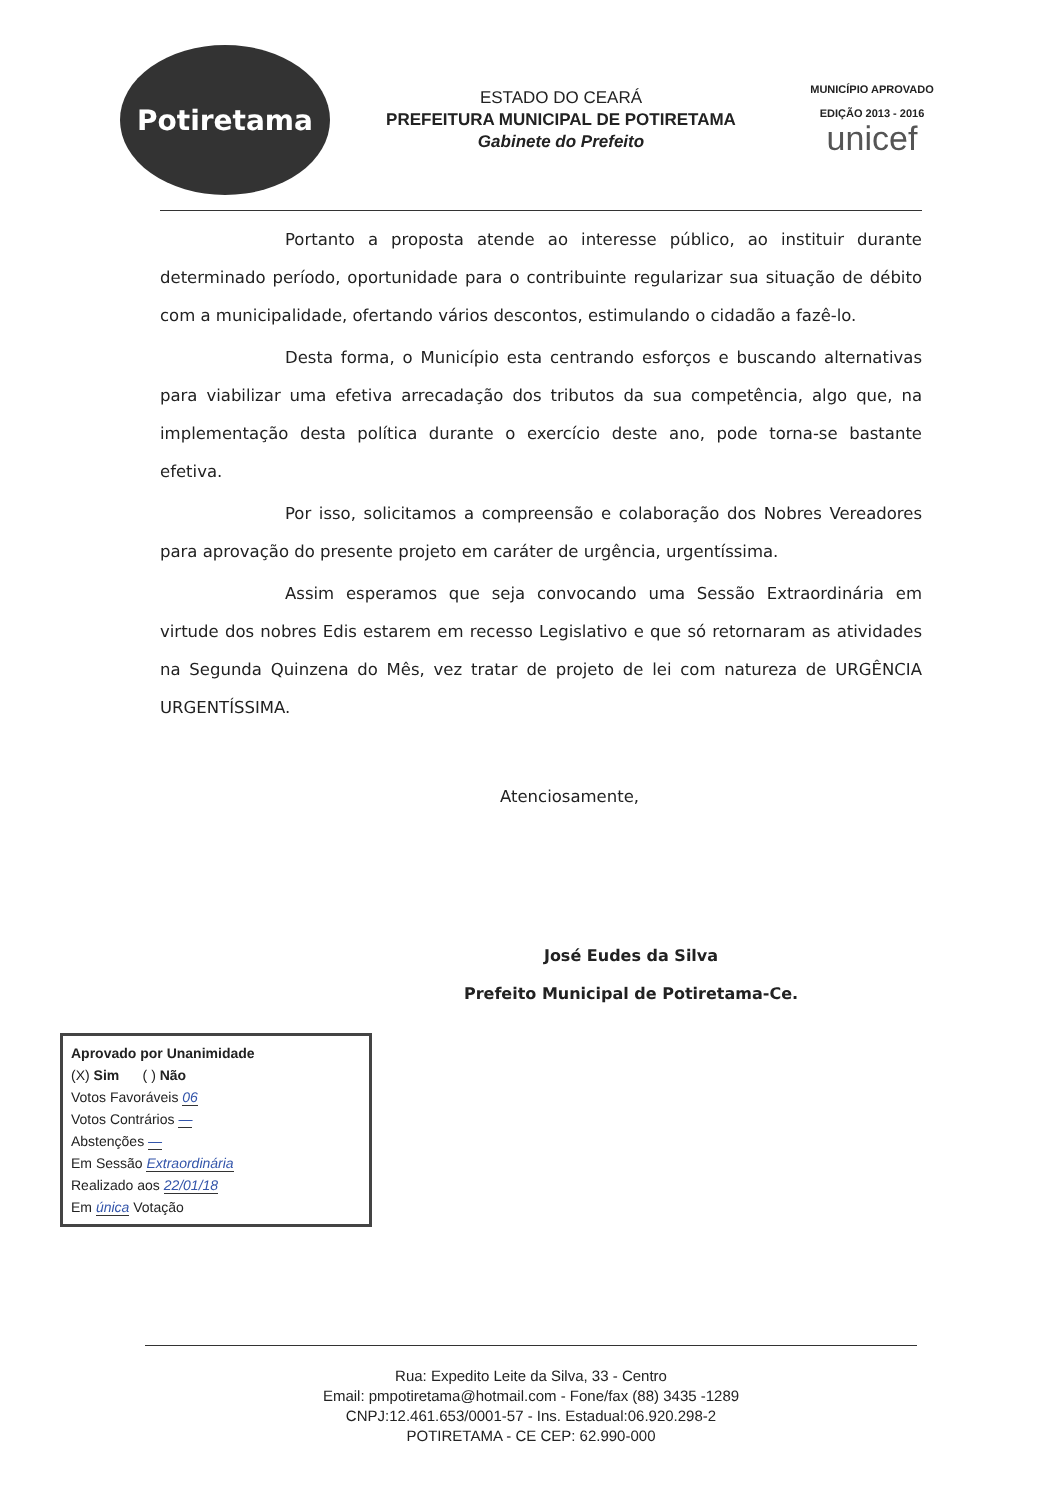Potiretama
ESTADO DO CEARÁ
PREFEITURA MUNICIPAL DE POTIRETAMA
Gabinete do Prefeito
MUNICÍPIO APROVADO
EDIÇÃO 2013 - 2016
unicef
Portanto a proposta atende ao interesse público, ao instituir durante determinado período, oportunidade para o contribuinte regularizar sua situação de débito com a municipalidade, ofertando vários descontos, estimulando o cidadão a fazê-lo.
Desta forma, o Município esta centrando esforços e buscando alternativas para viabilizar uma efetiva arrecadação dos tributos da sua competência, algo que, na implementação desta política durante o exercício deste ano, pode torna-se bastante efetiva.
Por isso, solicitamos a compreensão e colaboração dos Nobres Vereadores para aprovação do presente projeto em caráter de urgência, urgentíssima.
Assim esperamos que seja convocando uma Sessão Extraordinária em virtude dos nobres Edis estarem em recesso Legislativo e que só retornaram as atividades na Segunda Quinzena do Mês, vez tratar de projeto de lei com natureza de URGÊNCIA URGENTÍSSIMA.
Atenciosamente,
José Eudes da Silva
Prefeito Municipal de Potiretama-Ce.
Aprovado por Unanimidade
(X) Sim ( ) Não
Votos Favoráveis 06
Votos Contrários —
Abstenções —
Em Sessão Extraordinária
Realizado aos 22/01/18
Em única Votação
Rua: Expedito Leite da Silva, 33 - Centro
Email: pmpotiretama@hotmail.com - Fone/fax (88) 3435 -1289
CNPJ:12.461.653/0001-57 - Ins. Estadual:06.920.298-2
POTIRETAMA - CE CEP: 62.990-000